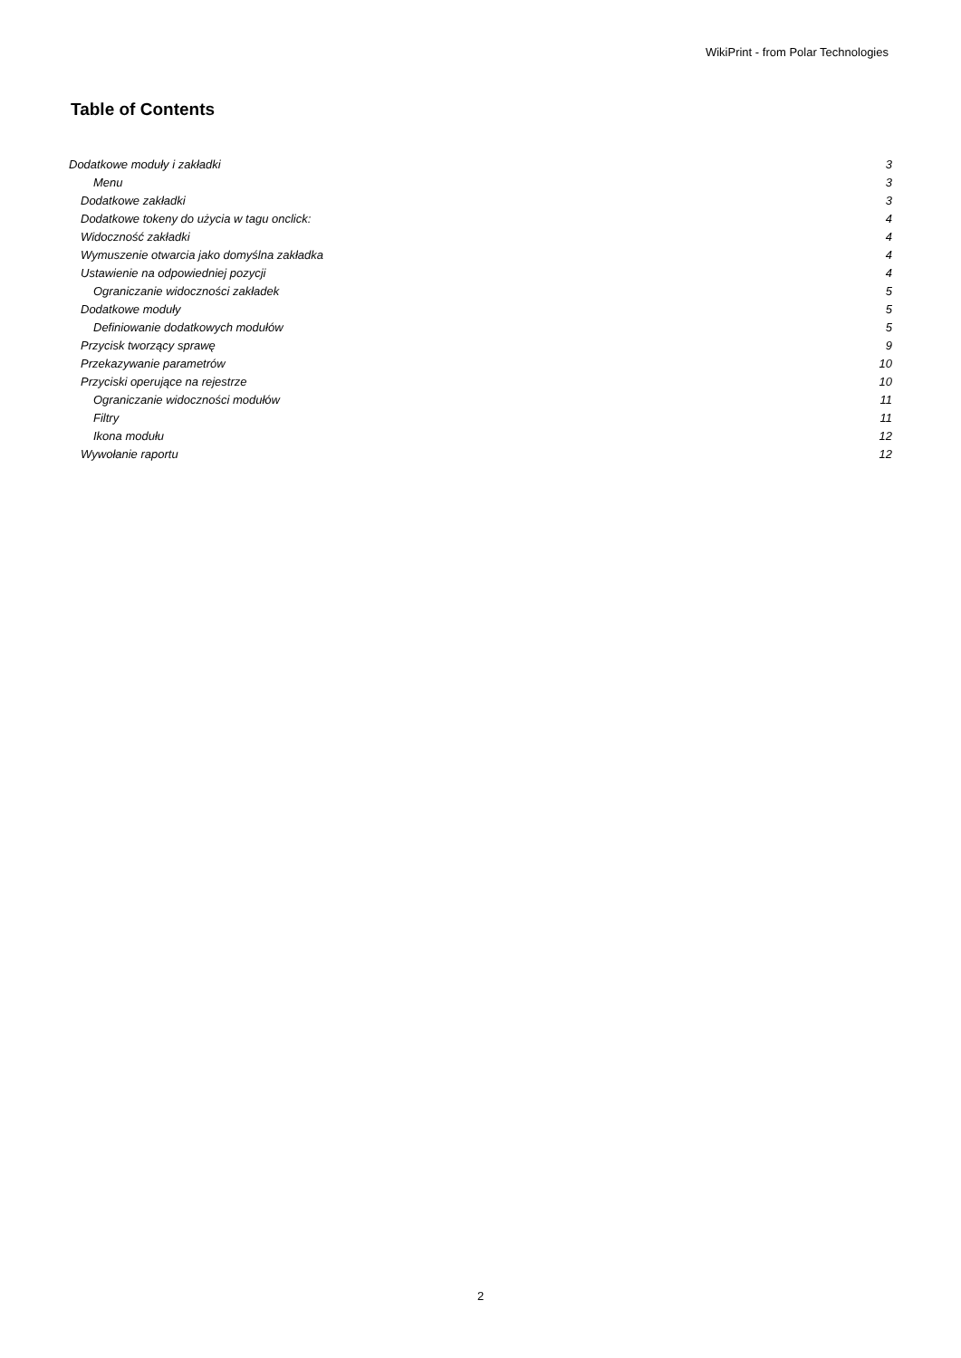WikiPrint - from Polar Technologies
Table of Contents
Dodatkowe moduły i zakładki 3
Menu 3
Dodatkowe zakładki 3
Dodatkowe tokeny do użycia w tagu onclick: 4
Widoczność zakładki 4
Wymuszenie otwarcia jako domyślna zakładka 4
Ustawienie na odpowiedniej pozycji 4
Ograniczanie widoczności zakładek 5
Dodatkowe moduły 5
Definiowanie dodatkowych modułów 5
Przycisk tworzący sprawę 9
Przekazywanie parametrów 10
Przyciski operujące na rejestrze 10
Ograniczanie widoczności modułów 11
Filtry 11
Ikona modułu 12
Wywołanie raportu 12
2